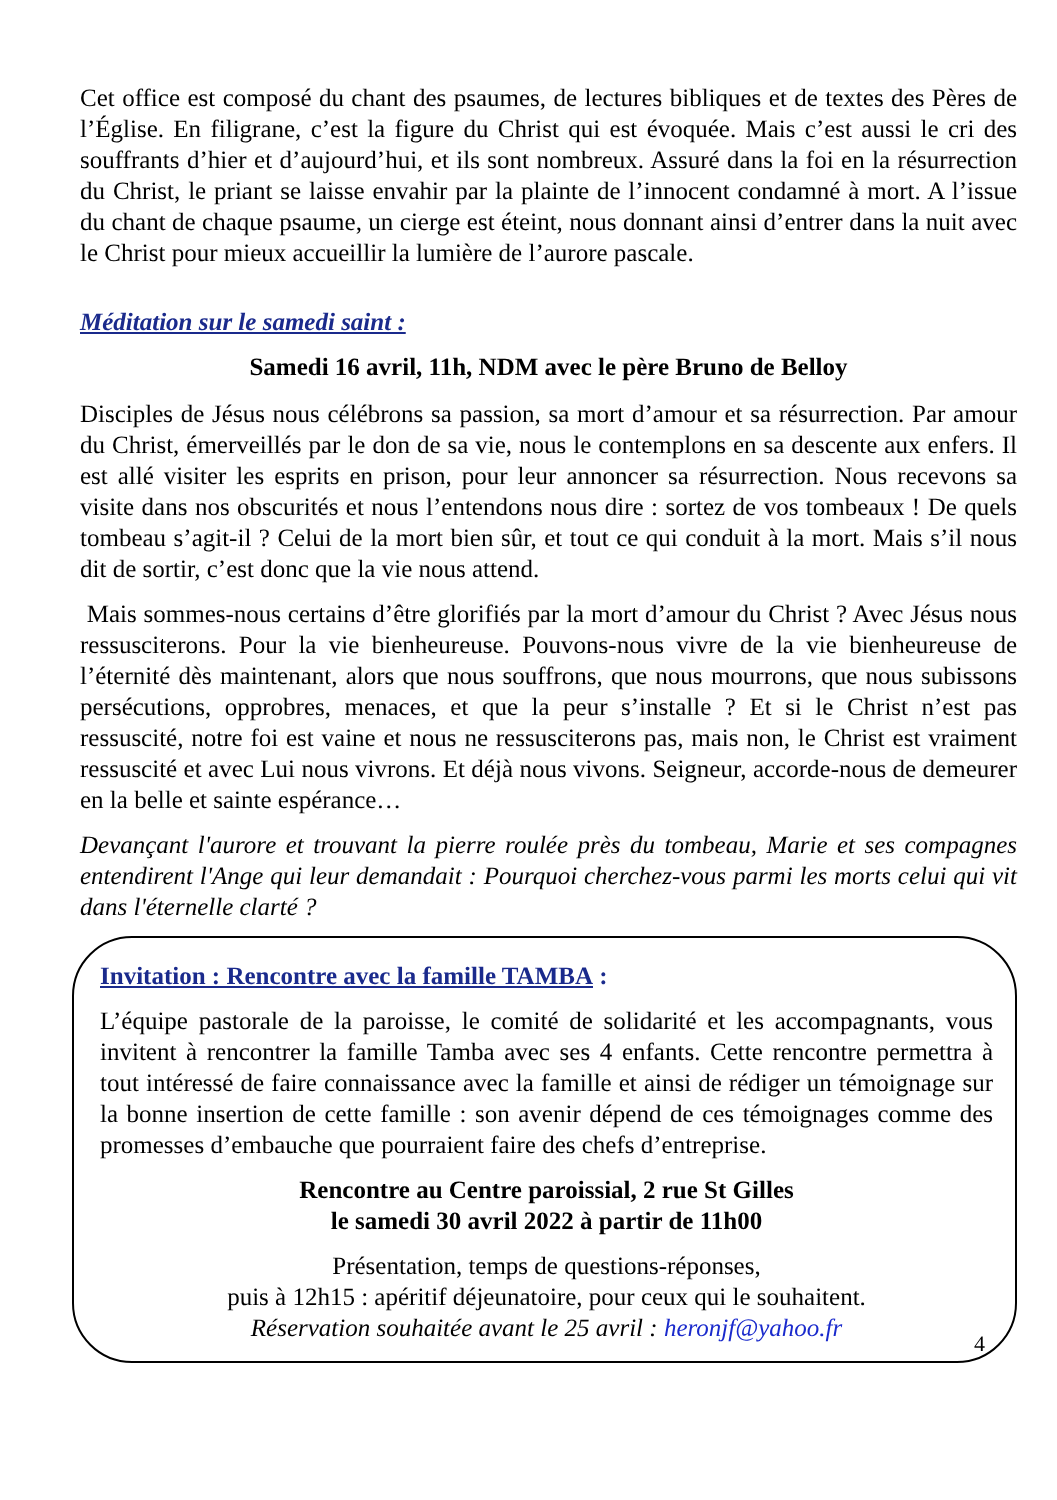Cet office est composé du chant des psaumes, de lectures bibliques et de textes des Pères de l’Église. En filigrane, c’est la figure du Christ qui est évoquée. Mais c’est aussi le cri des souffrants d’hier et d’aujourd’hui, et ils sont nombreux. Assuré dans la foi en la résurrection du Christ, le priant se laisse envahir par la plainte de l’innocent condamné à mort. A l’issue du chant de chaque psaume, un cierge est éteint, nous donnant ainsi d’entrer dans la nuit avec le Christ pour mieux accueillir la lumière de l’aurore pascale.
Méditation sur le samedi saint :
Samedi 16 avril, 11h, NDM avec le père Bruno de Belloy
Disciples de Jésus nous célébrons sa passion, sa mort d’amour et sa résurrection. Par amour du Christ, émerveillés par le don de sa vie, nous le contemplons en sa descente aux enfers. Il est allé visiter les esprits en prison, pour leur annoncer sa résurrection. Nous recevons sa visite dans nos obscurités et nous l’entendons nous dire : sortez de vos tombeaux ! De quels tombeau s’agit-il ? Celui de la mort bien sûr, et tout ce qui conduit à la mort. Mais s’il nous dit de sortir, c’est donc que la vie nous attend.
Mais sommes-nous certains d’être glorifiés par la mort d’amour du Christ ? Avec Jésus nous ressusciterons. Pour la vie bienheureuse. Pouvons-nous vivre de la vie bienheureuse de l’éternité dès maintenant, alors que nous souffrons, que nous mourrons, que nous subissons persécutions, opprobres, menaces, et que la peur s’installe ? Et si le Christ n’est pas ressuscité, notre foi est vaine et nous ne ressusciterons pas, mais non, le Christ est vraiment ressuscité et avec Lui nous vivrons. Et déjà nous vivons. Seigneur, accorde-nous de demeurer en la belle et sainte espérance…
Devançant l'aurore et trouvant la pierre roulée près du tombeau, Marie et ses compagnes entendirent l'Ange qui leur demandait : Pourquoi cherchez-vous parmi les morts celui qui vit dans l'éternelle clarté ?
Invitation : Rencontre avec la famille TAMBA :
L’équipe pastorale de la paroisse, le comité de solidarité et les accompagnants, vous invitent à rencontrer la famille Tamba avec ses 4 enfants. Cette rencontre permettra à tout intéressé de faire connaissance avec la famille et ainsi de rédiger un témoignage sur la bonne insertion de cette famille : son avenir dépend de ces témoignages comme des promesses d’embauche que pourraient faire des chefs d’entreprise.
Rencontre au Centre paroissial, 2 rue St Gilles
le samedi 30 avril 2022 à partir de 11h00
Présentation, temps de questions-réponses,
puis à 12h15 : apéritif déjeunatoire, pour ceux qui le souhaitent.
Réservation souhaitée avant le 25 avril : heronjf@yahoo.fr
4